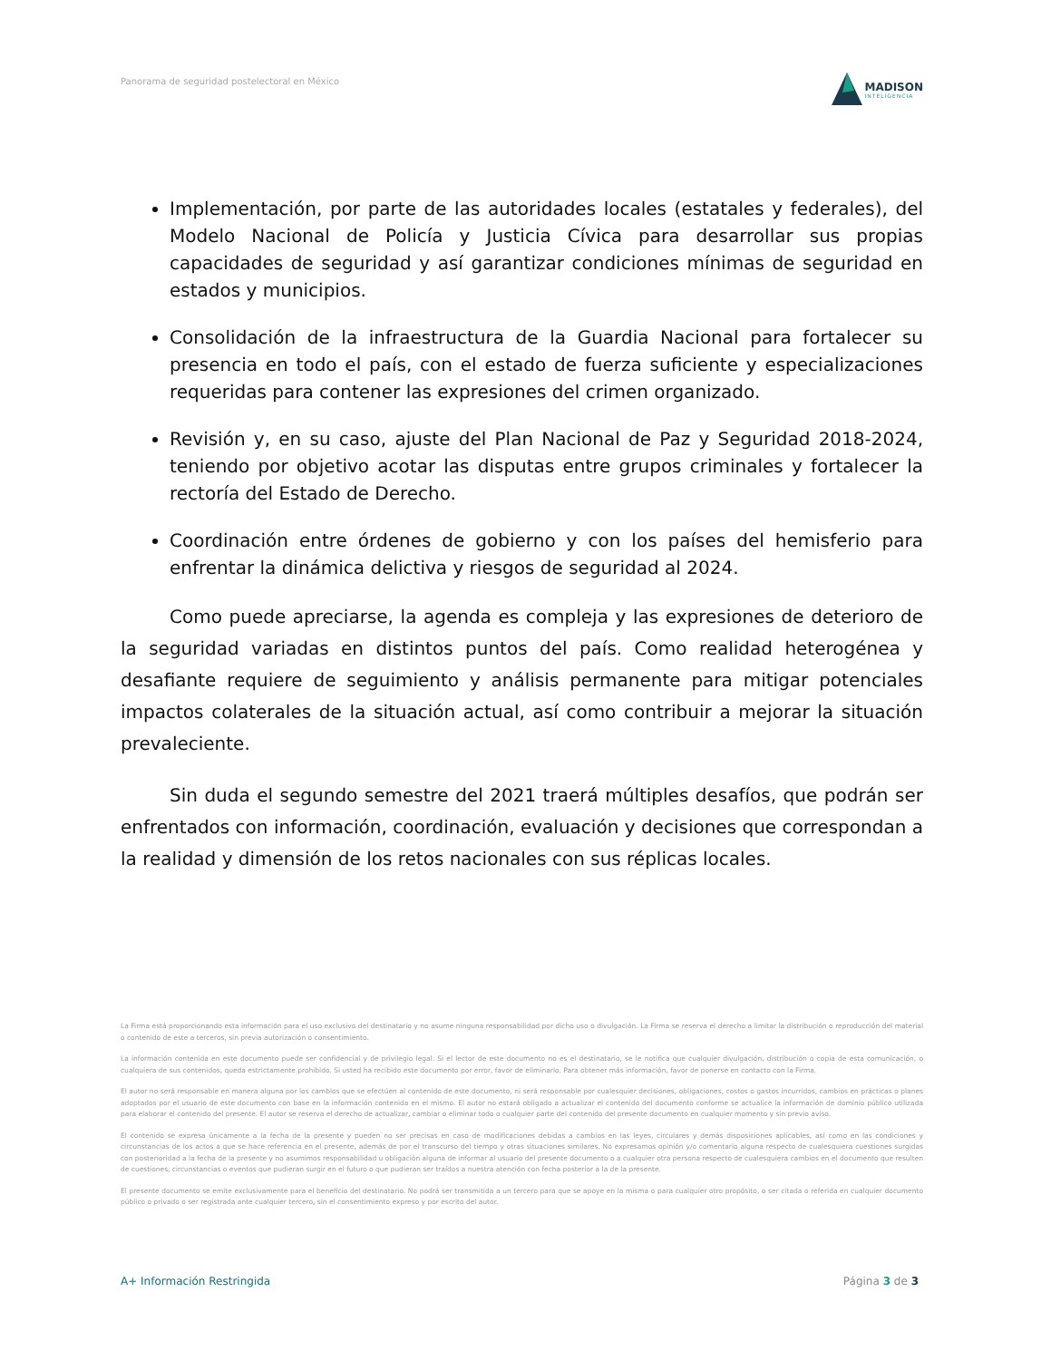Panorama de seguridad postelectoral en México
MADISON
INTELIGENCIA
Implementación, por parte de las autoridades locales (estatales y federales), del Modelo Nacional de Policía y Justicia Cívica para desarrollar sus propias capacidades de seguridad y así garantizar condiciones mínimas de seguridad en estados y municipios.
Consolidación de la infraestructura de la Guardia Nacional para fortalecer su presencia en todo el país, con el estado de fuerza suficiente y especializaciones requeridas para contener las expresiones del crimen organizado.
Revisión y, en su caso, ajuste del Plan Nacional de Paz y Seguridad 2018-2024, teniendo por objetivo acotar las disputas entre grupos criminales y fortalecer la rectoría del Estado de Derecho.
Coordinación entre órdenes de gobierno y con los países del hemisferio para enfrentar la dinámica delictiva y riesgos de seguridad al 2024.
Como puede apreciarse, la agenda es compleja y las expresiones de deterioro de la seguridad variadas en distintos puntos del país. Como realidad heterogénea y desafiante requiere de seguimiento y análisis permanente para mitigar potenciales impactos colaterales de la situación actual, así como contribuir a mejorar la situación prevaleciente.
Sin duda el segundo semestre del 2021 traerá múltiples desafíos, que podrán ser enfrentados con información, coordinación, evaluación y decisiones que correspondan a la realidad y dimensión de los retos nacionales con sus réplicas locales.
La Firma está proporcionando esta información para el uso exclusivo del destinatario y no asume ninguna responsabilidad por dicho uso o divulgación. La Firma se reserva el derecho a limitar la distribución o reproducción del material o contenido de este a terceros, sin previa autorización o consentimiento.
La información contenida en este documento puede ser confidencial y de privilegio legal. Si el lector de este documento no es el destinatario, se le notifica que cualquier divulgación, distribución o copia de esta comunicación, o cualquiera de sus contenidos, queda estrictamente prohibido. Si usted ha recibido este documento por error, favor de eliminarlo. Para obtener más información, favor de ponerse en contacto con la Firma.
El autor no será responsable en manera alguna por los cambios que se efectúen al contenido de este documento, ni será responsable por cualesquier decisiones, obligaciones, costos o gastos incurridos, cambios en prácticas o planes adoptados por el usuario de este documento con base en la información contenida en el mismo. El autor no estará obligado a actualizar el contenido del documento conforme se actualice la información de dominio público utilizada para elaborar el contenido del presente. El autor se reserva el derecho de actualizar, cambiar o eliminar todo o cualquier parte del contenido del presente documento en cualquier momento y sin previo aviso.
El contenido se expresa únicamente a la fecha de la presente y pueden no ser precisas en caso de modificaciones debidas a cambios en las leyes, circulares y demás disposiciones aplicables, así como en las condiciones y circunstancias de los actos a que se hace referencia en el presente, además de por el transcurso del tiempo y otras situaciones similares. No expresamos opinión y/o comentario alguna respecto de cualesquiera cuestiones surgidas con posterioridad a la fecha de la presente y no asumimos responsabilidad u obligación alguna de informar al usuario del presente documento o a cualquier otra persona respecto de cualesquiera cambios en el documento que resulten de cuestiones, circunstancias o eventos que pudieran surgir en el futuro o que pudieran ser traídos a nuestra atención con fecha posterior a la de la presente.
El presente documento se emite exclusivamente para el beneficio del destinatario. No podrá ser transmitida a un tercero para que se apoye en la misma o para cualquier otro propósito, o ser citada o referida en cualquier documento público o privado o ser registrada ante cualquier tercero, sin el consentimiento expreso y por escrito del autor.
A+ Información Restringida Página 3 de 3